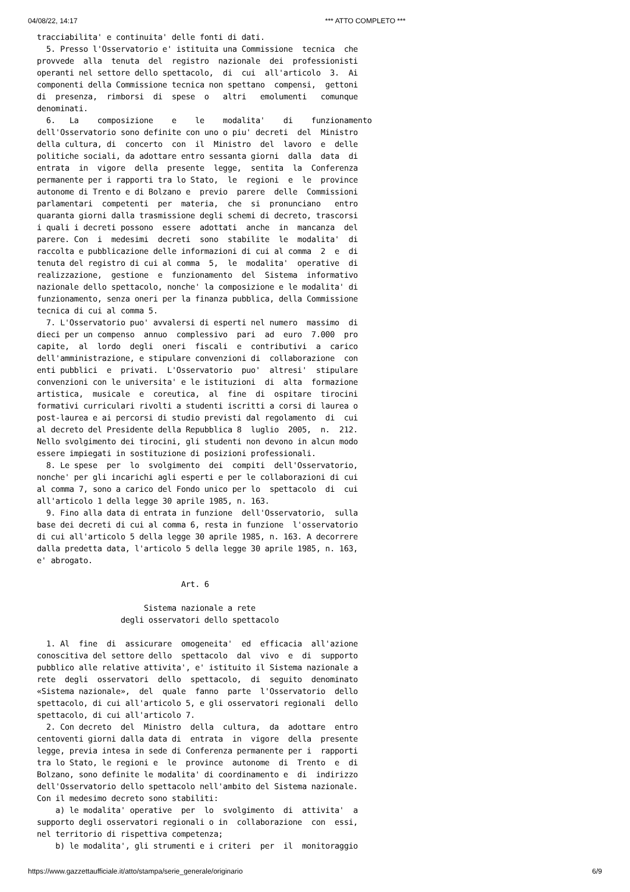04/08/22, 14:17 *** ATTO COMPLETO ***
tracciabilita' e continuita' delle fonti di dati.
  5. Presso l'Osservatorio e' istituita una Commissione  tecnica  che
provvede  alla  tenuta  del  registro  nazionale  dei  professionisti
operanti nel settore dello spettacolo,  di  cui  all'articolo  3.  Ai
componenti della Commissione tecnica non spettano  compensi,  gettoni
di  presenza,  rimborsi  di  spese  o   altri   emolumenti   comunque
denominati.
  6.   La    composizione    e    le    modalita'    di    funzionamento
dell'Osservatorio sono definite con uno o piu' decreti  del  Ministro
della cultura, di  concerto  con  il  Ministro  del  lavoro  e  delle
politiche sociali, da adottare entro sessanta giorni  dalla  data  di
entrata  in  vigore  della  presente  legge,  sentita  la  Conferenza
permanente per i rapporti tra lo Stato,  le  regioni  e  le  province
autonome di Trento e di Bolzano e  previo  parere  delle  Commissioni
parlamentari  competenti  per  materia,  che  si  pronunciano   entro
quaranta giorni dalla trasmissione degli schemi di decreto, trascorsi
i quali i decreti possono  essere  adottati  anche  in  mancanza  del
parere. Con  i  medesimi  decreti  sono  stabilite  le  modalita'  di
raccolta e pubblicazione delle informazioni di cui al comma  2  e  di
tenuta del registro di cui al comma  5,  le  modalita'  operative  di
realizzazione,  gestione  e  funzionamento  del  Sistema  informativo
nazionale dello spettacolo, nonche' la composizione e le modalita' di
funzionamento, senza oneri per la finanza pubblica, della Commissione
tecnica di cui al comma 5.
  7. L'Osservatorio puo' avvalersi di esperti nel numero  massimo  di
dieci per un compenso  annuo  complessivo  pari  ad  euro  7.000  pro
capite,  al  lordo  degli  oneri  fiscali  e  contributivi  a  carico
dell'amministrazione, e stipulare convenzioni di  collaborazione  con
enti pubblici  e  privati.  L'Osservatorio  puo'  altresi'  stipulare
convenzioni con le universita' e le istituzioni  di  alta  formazione
artistica,  musicale  e  coreutica,  al  fine  di  ospitare  tirocini
formativi curriculari rivolti a studenti iscritti a corsi di laurea o
post-laurea e ai percorsi di studio previsti dal regolamento  di  cui
al decreto del Presidente della Repubblica 8  luglio  2005,  n.  212.
Nello svolgimento dei tirocini, gli studenti non devono in alcun modo
essere impiegati in sostituzione di posizioni professionali.
  8. Le spese  per  lo  svolgimento  dei  compiti  dell'Osservatorio,
nonche' per gli incarichi agli esperti e per le collaborazioni di cui
al comma 7, sono a carico del Fondo unico per lo  spettacolo  di  cui
all'articolo 1 della legge 30 aprile 1985, n. 163.
  9. Fino alla data di entrata in funzione  dell'Osservatorio,  sulla
base dei decreti di cui al comma 6, resta in funzione  l'osservatorio
di cui all'articolo 5 della legge 30 aprile 1985, n. 163. A decorrere
dalla predetta data, l'articolo 5 della legge 30 aprile 1985, n. 163,
e' abrogato.

                               Art. 6

                       Sistema nazionale a rete
                  degli osservatori dello spettacolo

  1. Al  fine  di  assicurare  omogeneita'  ed  efficacia  all'azione
conoscitiva del settore dello  spettacolo  dal  vivo  e  di  supporto
pubblico alle relative attivita', e' istituito il Sistema nazionale a
rete  degli  osservatori  dello  spettacolo,  di  seguito  denominato
«Sistema nazionale»,  del  quale  fanno  parte  l'Osservatorio  dello
spettacolo, di cui all'articolo 5, e gli osservatori regionali  dello
spettacolo, di cui all'articolo 7.
  2. Con decreto  del  Ministro  della  cultura,  da  adottare  entro
centoventi giorni dalla data di  entrata  in  vigore  della  presente
legge, previa intesa in sede di Conferenza permanente per i  rapporti
tra lo Stato, le regioni e  le  province  autonome  di  Trento  e  di
Bolzano, sono definite le modalita' di coordinamento e  di  indirizzo
dell'Osservatorio dello spettacolo nell'ambito del Sistema nazionale.
Con il medesimo decreto sono stabiliti:
    a) le modalita' operative  per  lo  svolgimento  di  attivita'  a
supporto degli osservatori regionali o in  collaborazione  con  essi,
nel territorio di rispettiva competenza;
    b) le modalita', gli strumenti e i criteri  per  il  monitoraggio
https://www.gazzettaufficiale.it/atto/stampa/serie_generale/originario 6/9